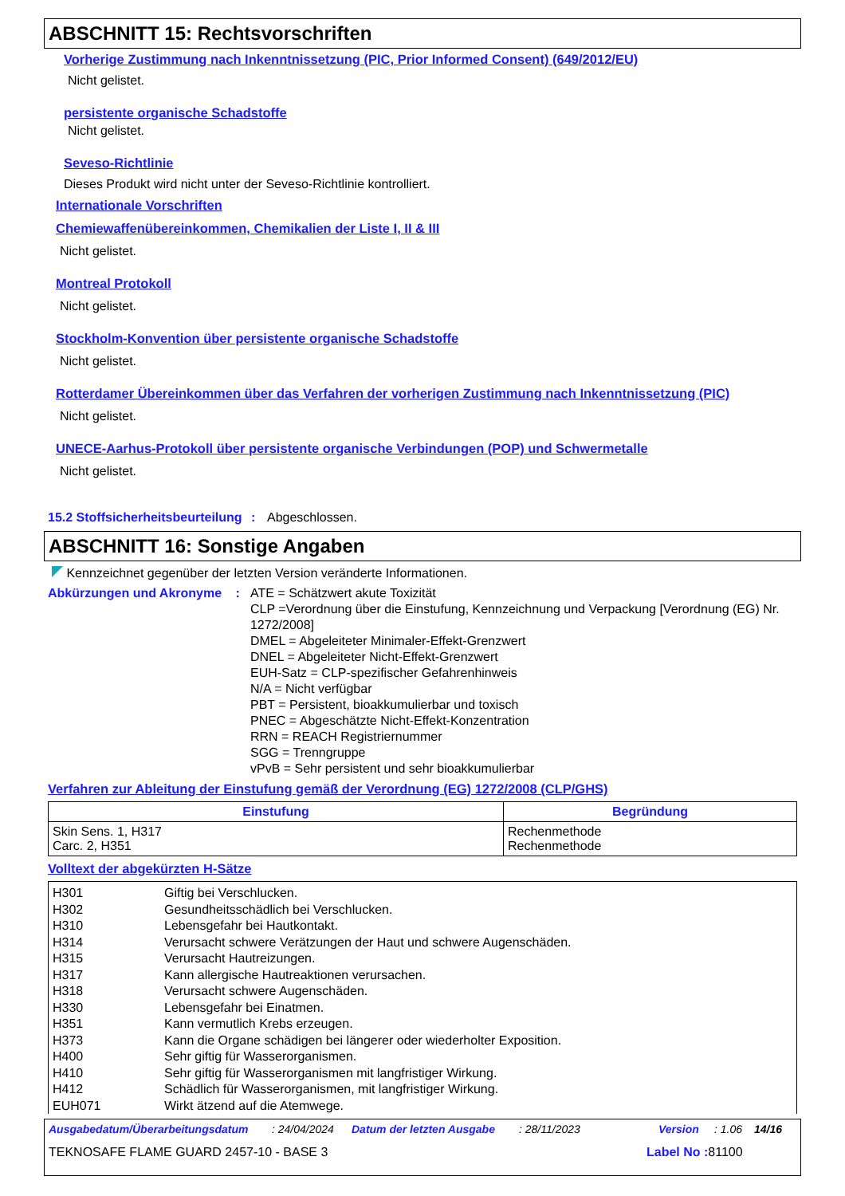ABSCHNITT 15: Rechtsvorschriften
Vorherige Zustimmung nach Inkenntnissetzung (PIC, Prior Informed Consent) (649/2012/EU)
Nicht gelistet.
persistente organische Schadstoffe
Nicht gelistet.
Seveso-Richtlinie
Dieses Produkt wird nicht unter der Seveso-Richtlinie kontrolliert.
Internationale Vorschriften
Chemiewaffenübereinkommen, Chemikalien der Liste I, II & III
Nicht gelistet.
Montreal Protokoll
Nicht gelistet.
Stockholm-Konvention über persistente organische Schadstoffe
Nicht gelistet.
Rotterdamer Übereinkommen über das Verfahren der vorherigen Zustimmung nach Inkenntnissetzung (PIC)
Nicht gelistet.
UNECE-Aarhus-Protokoll über persistente organische Verbindungen (POP) und Schwermetalle
Nicht gelistet.
15.2 Stoffsicherheitsbeurteilung
: Abgeschlossen.
ABSCHNITT 16: Sonstige Angaben
Kennzeichnet gegenüber der letzten Version veränderte Informationen.
Abkürzungen und Akronyme : ATE = Schätzwert akute Toxizität
CLP =Verordnung über die Einstufung, Kennzeichnung und Verpackung [Verordnung (EG) Nr. 1272/2008]
DMEL = Abgeleiteter Minimaler-Effekt-Grenzwert
DNEL = Abgeleiteter Nicht-Effekt-Grenzwert
EUH-Satz = CLP-spezifischer Gefahrenhinweis
N/A = Nicht verfügbar
PBT = Persistent, bioakkumulierbar und toxisch
PNEC = Abgeschätzte Nicht-Effekt-Konzentration
RRN = REACH Registriernummer
SGG = Trenngruppe
vPvB = Sehr persistent und sehr bioakkumulierbar
Verfahren zur Ableitung der Einstufung gemäß der Verordnung (EG) 1272/2008 (CLP/GHS)
| Einstufung | Begründung |
| --- | --- |
| Skin Sens. 1, H317 Carc. 2, H351 | Rechenmethode Rechenmethode |
Volltext der abgekürzten H-Sätze
| H301 | Giftig bei Verschlucken. |
| H302 | Gesundheitsschädlich bei Verschlucken. |
| H310 | Lebensgefahr bei Hautkontakt. |
| H314 | Verursacht schwere Verätzungen der Haut und schwere Augenschäden. |
| H315 | Verursacht Hautreizungen. |
| H317 | Kann allergische Hautreaktionen verursachen. |
| H318 | Verursacht schwere Augenschäden. |
| H330 | Lebensgefahr bei Einatmen. |
| H351 | Kann vermutlich Krebs erzeugen. |
| H373 | Kann die Organe schädigen bei längerer oder wiederholter Exposition. |
| H400 | Sehr giftig für Wasserorganismen. |
| H410 | Sehr giftig für Wasserorganismen mit langfristiger Wirkung. |
| H412 | Schädlich für Wasserorganismen, mit langfristiger Wirkung. |
| EUH071 | Wirkt ätzend auf die Atemwege. |
Ausgabedatum/Überarbeitungsdatum: 24/04/2024 Datum der letzten Ausgabe: 28/11/2023 Version: 1.06 14/16
TEKNOSAFE FLAME GUARD 2457-10 - BASE 3 Label No : 81100